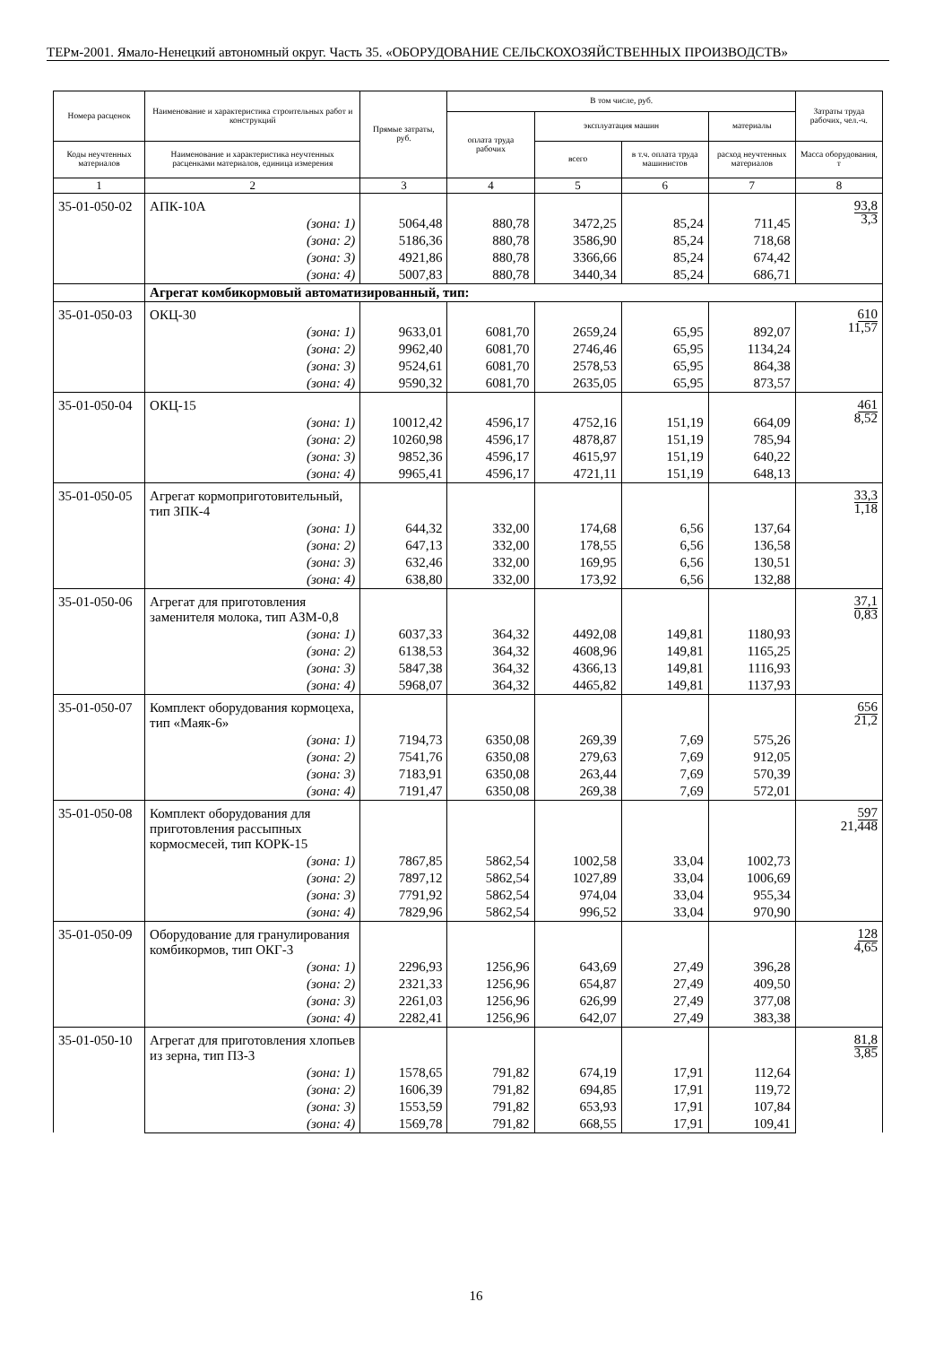ТЕРм-2001. Ямало-Ненецкий автономный округ. Часть 35. «ОБОРУДОВАНИЕ СЕЛЬСКОХОЗЯЙСТВЕННЫХ ПРОИЗВОДСТВ»
| Номера расценок | Наименование и характеристика строительных работ и конструкций | Прямые затраты, руб. | В том числе, руб. | | | | Затраты труда рабочих, чел.-ч. |
| --- | --- | --- | --- | --- | --- | --- | --- |
| | | | оплата труда рабочих | эксплуатация машин | | материалы | |
| Коды неучтенных материалов | Наименование и характеристика неучтенных расценками материалов, единица измерения | | | всего | в т.ч. оплата труда машинистов | расход неучтенных материалов | Масса оборудования, т |
| 1 | 2 | 3 | 4 | 5 | 6 | 7 | 8 |
| 35-01-050-02 | АПК-10А | | | | | | 93,8 3,3 |
| | (зона: 1) | 5064,48 | 880,78 | 3472,25 | 85,24 | 711,45 | |
| | (зона: 2) | 5186,36 | 880,78 | 3586,90 | 85,24 | 718,68 | |
| | (зона: 3) | 4921,86 | 880,78 | 3366,66 | 85,24 | 674,42 | |
| | (зона: 4) | 5007,83 | 880,78 | 3440,34 | 85,24 | 686,71 | |
| | Агрегат комбикормовый автоматизированный, тип: | | | | | | |
| 35-01-050-03 | ОКЦ-30 | | | | | | 610 11,57 |
| | (зона: 1) | 9633,01 | 6081,70 | 2659,24 | 65,95 | 892,07 | |
| | (зона: 2) | 9962,40 | 6081,70 | 2746,46 | 65,95 | 1134,24 | |
| | (зона: 3) | 9524,61 | 6081,70 | 2578,53 | 65,95 | 864,38 | |
| | (зона: 4) | 9590,32 | 6081,70 | 2635,05 | 65,95 | 873,57 | |
| 35-01-050-04 | ОКЦ-15 | | | | | | 461 8,52 |
| | (зона: 1) | 10012,42 | 4596,17 | 4752,16 | 151,19 | 664,09 | |
| | (зона: 2) | 10260,98 | 4596,17 | 4878,87 | 151,19 | 785,94 | |
| | (зона: 3) | 9852,36 | 4596,17 | 4615,97 | 151,19 | 640,22 | |
| | (зона: 4) | 9965,41 | 4596,17 | 4721,11 | 151,19 | 648,13 | |
| 35-01-050-05 | Агрегат кормоприготовительный, тип ЗПК-4 | | | | | | 33,3 1,18 |
| | (зона: 1) | 644,32 | 332,00 | 174,68 | 6,56 | 137,64 | |
| | (зона: 2) | 647,13 | 332,00 | 178,55 | 6,56 | 136,58 | |
| | (зона: 3) | 632,46 | 332,00 | 169,95 | 6,56 | 130,51 | |
| | (зона: 4) | 638,80 | 332,00 | 173,92 | 6,56 | 132,88 | |
| 35-01-050-06 | Агрегат для приготовления заменителя молока, тип АЗМ-0,8 | | | | | | 37,1 0,83 |
| | (зона: 1) | 6037,33 | 364,32 | 4492,08 | 149,81 | 1180,93 | |
| | (зона: 2) | 6138,53 | 364,32 | 4608,96 | 149,81 | 1165,25 | |
| | (зона: 3) | 5847,38 | 364,32 | 4366,13 | 149,81 | 1116,93 | |
| | (зона: 4) | 5968,07 | 364,32 | 4465,82 | 149,81 | 1137,93 | |
| 35-01-050-07 | Комплект оборудования кормоцеха, тип «Маяк-6» | | | | | | 656 21,2 |
| | (зона: 1) | 7194,73 | 6350,08 | 269,39 | 7,69 | 575,26 | |
| | (зона: 2) | 7541,76 | 6350,08 | 279,63 | 7,69 | 912,05 | |
| | (зона: 3) | 7183,91 | 6350,08 | 263,44 | 7,69 | 570,39 | |
| | (зона: 4) | 7191,47 | 6350,08 | 269,38 | 7,69 | 572,01 | |
| 35-01-050-08 | Комплект оборудования для приготовления рассыпных кормосмесей, тип КОРК-15 | | | | | | 597 21,448 |
| | (зона: 1) | 7867,85 | 5862,54 | 1002,58 | 33,04 | 1002,73 | |
| | (зона: 2) | 7897,12 | 5862,54 | 1027,89 | 33,04 | 1006,69 | |
| | (зона: 3) | 7791,92 | 5862,54 | 974,04 | 33,04 | 955,34 | |
| | (зона: 4) | 7829,96 | 5862,54 | 996,52 | 33,04 | 970,90 | |
| 35-01-050-09 | Оборудование для гранулирования комбикормов, тип ОКГ-3 | | | | | | 128 4,65 |
| | (зона: 1) | 2296,93 | 1256,96 | 643,69 | 27,49 | 396,28 | |
| | (зона: 2) | 2321,33 | 1256,96 | 654,87 | 27,49 | 409,50 | |
| | (зона: 3) | 2261,03 | 1256,96 | 626,99 | 27,49 | 377,08 | |
| | (зона: 4) | 2282,41 | 1256,96 | 642,07 | 27,49 | 383,38 | |
| 35-01-050-10 | Агрегат для приготовления хлопьев из зерна, тип ПЗ-3 | | | | | | 81,8 3,85 |
| | (зона: 1) | 1578,65 | 791,82 | 674,19 | 17,91 | 112,64 | |
| | (зона: 2) | 1606,39 | 791,82 | 694,85 | 17,91 | 119,72 | |
| | (зона: 3) | 1553,59 | 791,82 | 653,93 | 17,91 | 107,84 | |
| | (зона: 4) | 1569,78 | 791,82 | 668,55 | 17,91 | 109,41 | |
16